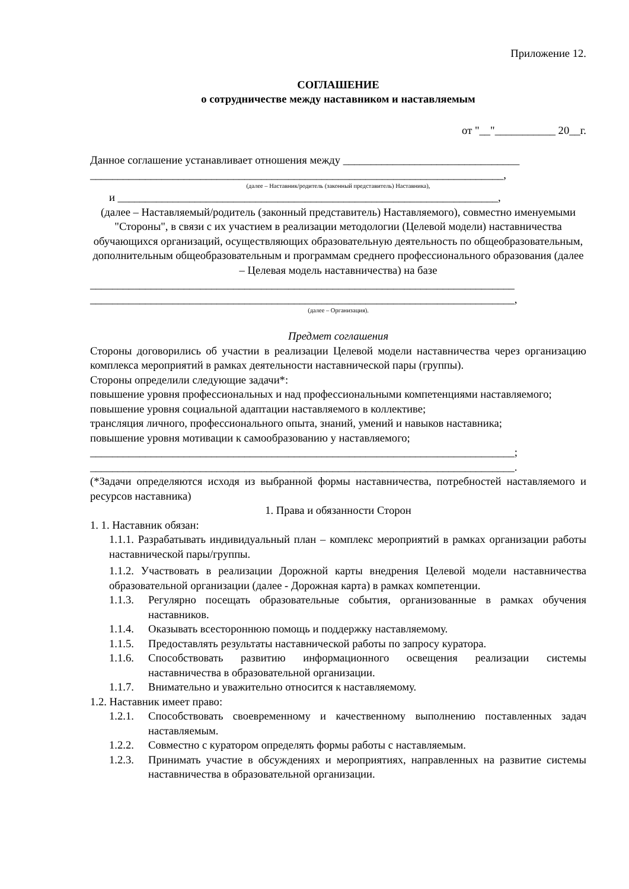Приложение 12.
СОГЛАШЕНИЕ
о сотрудничестве между наставником и наставляемым
от "__"___________ 20__г.
Данное соглашение устанавливает отношения между ________________________________
___________________________________________________________________________,
(далее – Наставник/родитель (законный представитель) Наставника),
и _____________________________________________________________________,
(далее – Наставляемый/родитель (законный представитель) Наставляемого), совместно именуемыми "Стороны", в связи с их участием в реализации методологии (Целевой модели) наставничества обучающихся организаций, осуществляющих образовательную деятельность по общеобразовательным, дополнительным общеобразовательным и программам среднего профессионального образования (далее – Целевая модель наставничества) на базе
_____________________________________________________________________________
_____________________________________________________________________________,
(далее – Организация).
Предмет соглашения
Стороны договорились об участии в реализации Целевой модели наставничества через организацию комплекса мероприятий в рамках деятельности наставнической пары (группы).
Стороны определили следующие задачи*:
повышение уровня профессиональных и над профессиональными компетенциями наставляемого;
повышение уровня социальной адаптации наставляемого в коллективе;
трансляция личного, профессионального опыта, знаний, умений и навыков наставника;
повышение уровня мотивации к самообразованию у наставляемого;
_____________________________________________________________________________;
_____________________________________________________________________________.
(*Задачи определяются исходя из выбранной формы наставничества, потребностей наставляемого и ресурсов наставника)
1. Права и обязанности Сторон
1. 1. Наставник обязан:
1.1.1. Разрабатывать индивидуальный план – комплекс мероприятий в рамках организации работы наставнической пары/группы.
1.1.2. Участвовать в реализации Дорожной карты внедрения Целевой модели наставничества образовательной организации (далее - Дорожная карта) в рамках компетенции.
1.1.3. Регулярно посещать образовательные события, организованные в рамках обучения наставников.
1.1.4. Оказывать всестороннюю помощь и поддержку наставляемому.
1.1.5. Предоставлять результаты наставнической работы по запросу куратора.
1.1.6. Способствовать развитию информационного освещения реализации системы наставничества в образовательной организации.
1.1.7. Внимательно и уважительно относится к наставляемому.
1.2. Наставник имеет право:
1.2.1. Способствовать своевременному и качественному выполнению поставленных задач наставляемым.
1.2.2. Совместно с куратором определять формы работы с наставляемым.
1.2.3. Принимать участие в обсуждениях и мероприятиях, направленных на развитие системы наставничества в образовательной организации.